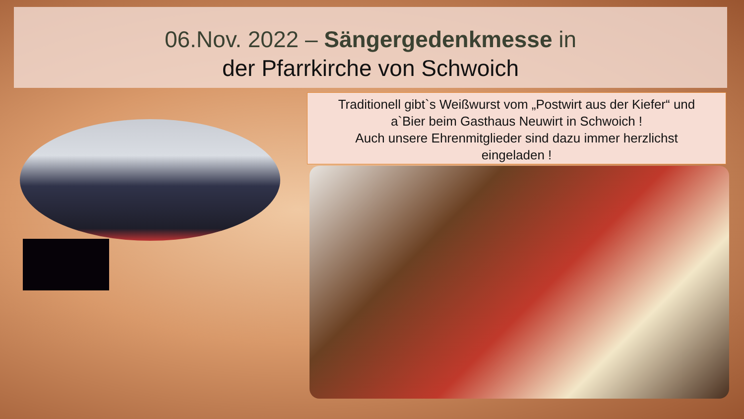06.Nov. 2022 – Sängergedenkmesse in
der Pfarrkirche von Schwoich
Traditionell gibt`s Weißwurst vom „Postwirt aus der Kiefer“ und
a`Bier beim Gasthaus Neuwirt in Schwoich !
Auch unsere Ehrenmitglieder sind dazu immer herzlichst
eingeladen !